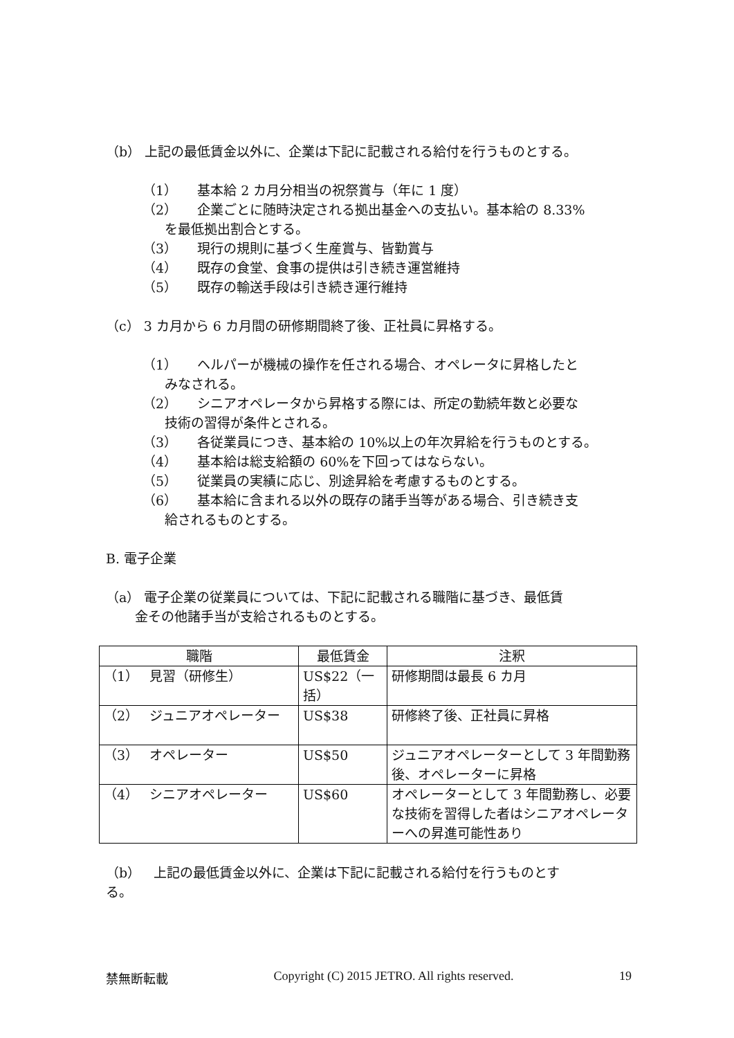（b） 上記の最低賃金以外に、企業は下記に記載される給付を行うものとする。
（1）　　基本給 2 カ月分相当の祝祭賞与（年に 1 度）
（2）　　企業ごとに随時決定される拠出基金への支払い。基本給の 8.33%
を最低拠出割合とする。
（3）　　現行の規則に基づく生産賞与、皆勤賞与
（4）　　既存の食堂、食事の提供は引き続き運営維持
（5）　　既存の輸送手段は引き続き運行維持
（c） 3 カ月から 6 カ月間の研修期間終了後、正社員に昇格する。
（1）　　ヘルパーが機械の操作を任される場合、オペレータに昇格したと
みなされる。
（2）　　シニアオペレータから昇格する際には、所定の勤続年数と必要な
技術の習得が条件とされる。
（3）　　各従業員につき、基本給の 10%以上の年次昇給を行うものとする。
（4）　　基本給は総支給額の 60%を下回ってはならない。
（5）　　従業員の実績に応じ、別途昇給を考慮するものとする。
（6）　　基本給に含まれる以外の既存の諸手当等がある場合、引き続き支
給されるものとする。
B. 電子企業
（a） 電子企業の従業員については、下記に記載される職階に基づき、最低賃
金その他諸手当が支給されるものとする。
| 職階 | 最低賃金 | 注釈 |
| --- | --- | --- |
| （1） 見習（研修生） | US$22（一括） | 研修期間は最長 6 カ月 |
| （2） ジュニアオペレーター | US$38 | 研修終了後、正社員に昇格 |
| （3） オペレーター | US$50 | ジュニアオペレーターとして 3 年間勤務後、オペレーターに昇格 |
| （4） シニアオペレーター | US$60 | オペレーターとして 3 年間勤務し、必要な技術を習得した者はシニアオペレーターへの昇進可能性あり |
（b）　上記の最低賃金以外に、企業は下記に記載される給付を行うものとす
る。
禁無断転載 Copyright (C) 2015 JETRO. All rights reserved. 19